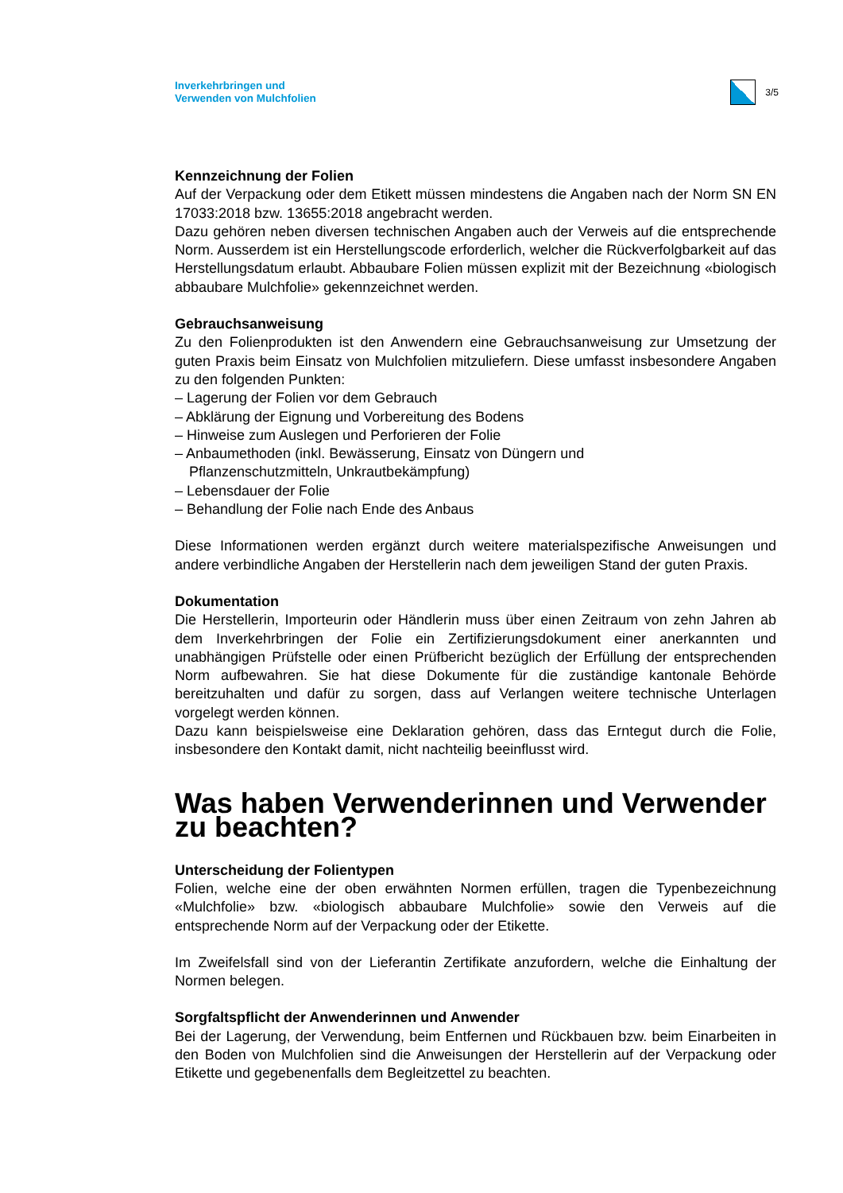Inverkehrbringen und
Verwenden von Mulchfolien
3/5
Kennzeichnung der Folien
Auf der Verpackung oder dem Etikett müssen mindestens die Angaben nach der Norm SN EN 17033:2018 bzw. 13655:2018 angebracht werden.
Dazu gehören neben diversen technischen Angaben auch der Verweis auf die entsprechende Norm. Ausserdem ist ein Herstellungscode erforderlich, welcher die Rückverfolgbarkeit auf das Herstellungsdatum erlaubt. Abbaubare Folien müssen explizit mit der Bezeichnung «biologisch abbaubare Mulchfolie» gekennzeichnet werden.
Gebrauchsanweisung
Zu den Folienprodukten ist den Anwendern eine Gebrauchsanweisung zur Umsetzung der guten Praxis beim Einsatz von Mulchfolien mitzuliefern. Diese umfasst insbesondere Angaben zu den folgenden Punkten:
– Lagerung der Folien vor dem Gebrauch
– Abklärung der Eignung und Vorbereitung des Bodens
– Hinweise zum Auslegen und Perforieren der Folie
– Anbaumethoden (inkl. Bewässerung, Einsatz von Düngern und
Pflanzenschutzmitteln, Unkrautbekämpfung)
– Lebensdauer der Folie
– Behandlung der Folie nach Ende des Anbaus
Diese Informationen werden ergänzt durch weitere materialspezifische Anweisungen und andere verbindliche Angaben der Herstellerin nach dem jeweiligen Stand der guten Praxis.
Dokumentation
Die Herstellerin, Importeurin oder Händlerin muss über einen Zeitraum von zehn Jahren ab dem Inverkehrbringen der Folie ein Zertifizierungsdokument einer anerkannten und unabhängigen Prüfstelle oder einen Prüfbericht bezüglich der Erfüllung der entsprechenden Norm aufbewahren. Sie hat diese Dokumente für die zuständige kantonale Behörde bereitzuhalten und dafür zu sorgen, dass auf Verlangen weitere technische Unterlagen vorgelegt werden können.
Dazu kann beispielsweise eine Deklaration gehören, dass das Erntegut durch die Folie, insbesondere den Kontakt damit, nicht nachteilig beeinflusst wird.
Was haben Verwenderinnen und Verwender zu beachten?
Unterscheidung der Folientypen
Folien, welche eine der oben erwähnten Normen erfüllen, tragen die Typenbezeichnung «Mulchfolie» bzw. «biologisch abbaubare Mulchfolie» sowie den Verweis auf die entsprechende Norm auf der Verpackung oder der Etikette.
Im Zweifelsfall sind von der Lieferantin Zertifikate anzufordern, welche die Einhaltung der Normen belegen.
Sorgfaltspflicht der Anwenderinnen und Anwender
Bei der Lagerung, der Verwendung, beim Entfernen und Rückbauen bzw. beim Einarbeiten in den Boden von Mulchfolien sind die Anweisungen der Herstellerin auf der Verpackung oder Etikette und gegebenenfalls dem Begleitzettel zu beachten.